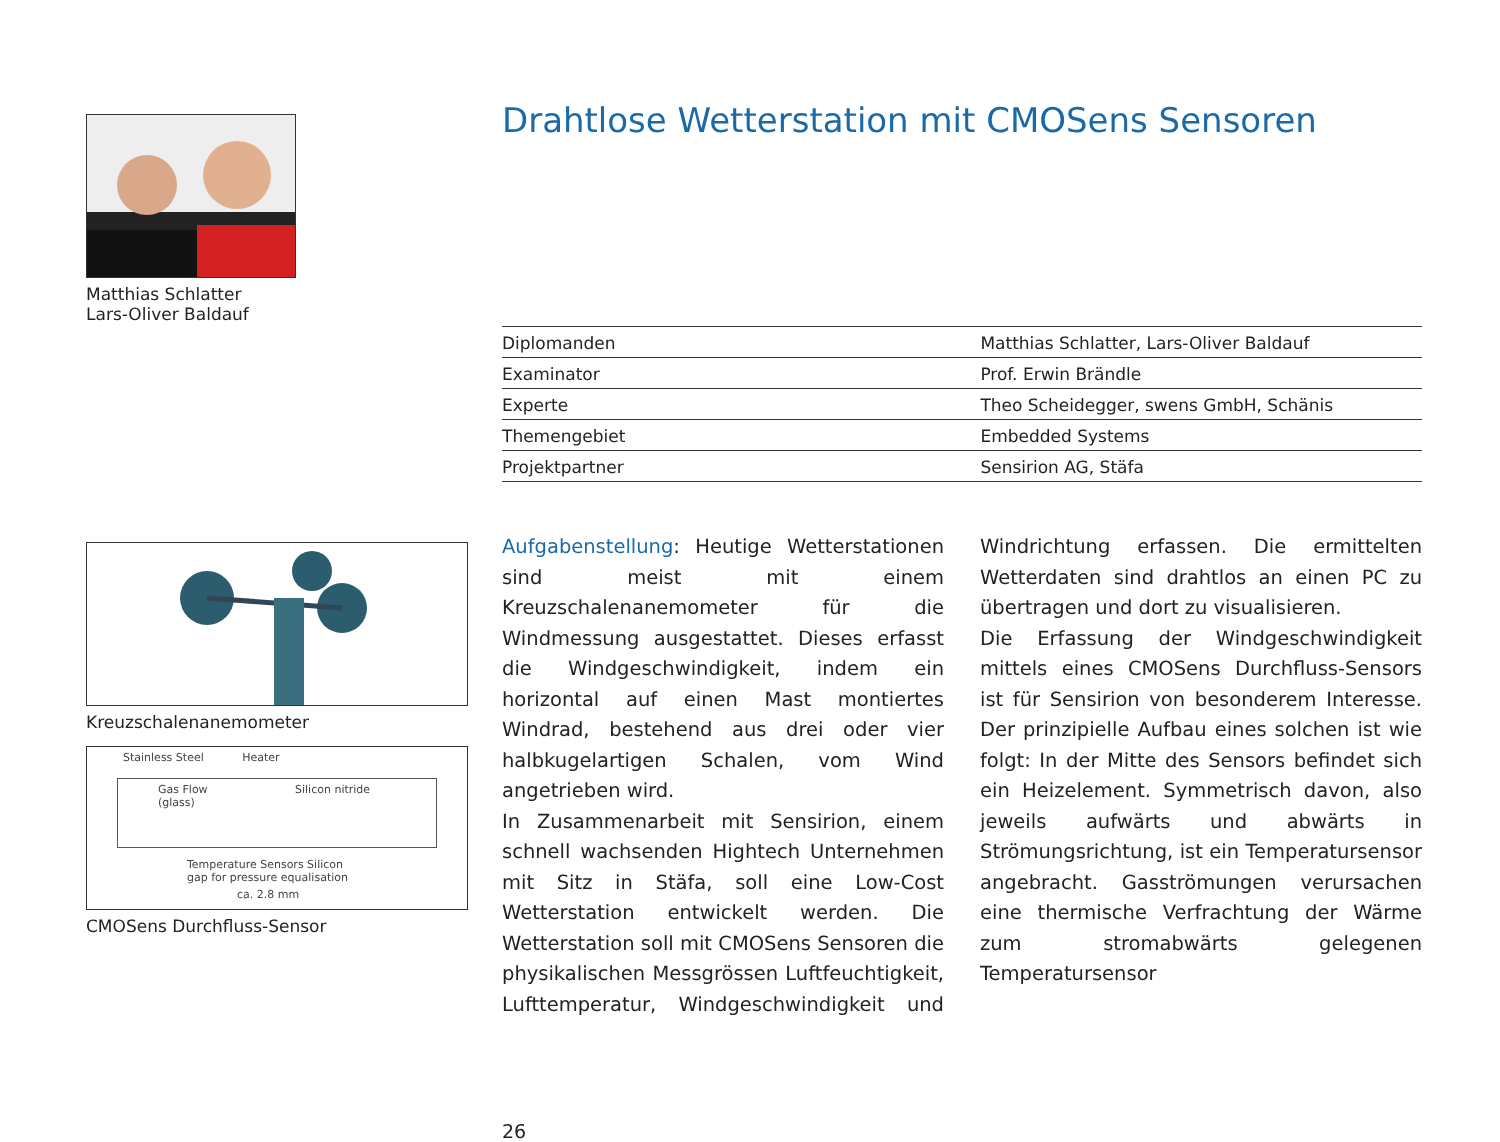Matthias Schlatter
Lars-Oliver Baldauf
Kreuzschalenanemometer
Stainless Steel Heater
Gas Flow Silicon nitride (glass)
Temperature Sensors Silicon gap for pressure equalisation
ca. 2.8 mm
CMOSens Durchfluss-Sensor
Drahtlose Wetterstation mit CMOSens Sensoren
| Diplomanden | Matthias Schlatter, Lars-Oliver Baldauf |
| Examinator | Prof. Erwin Brändle |
| Experte | Theo Scheidegger, swens GmbH, Schänis |
| Themengebiet | Embedded Systems |
| Projektpartner | Sensirion AG, Stäfa |
Aufgabenstellung: Heutige Wetterstationen sind meist mit einem Kreuzschalenanemometer für die Windmessung ausgestattet. Dieses erfasst die Windgeschwindigkeit, indem ein horizontal auf einen Mast montiertes Windrad, bestehend aus drei oder vier halbkugelartigen Schalen, vom Wind angetrieben wird.
In Zusammenarbeit mit Sensirion, einem schnell wachsenden Hightech Unternehmen mit Sitz in Stäfa, soll eine Low-Cost Wetterstation entwickelt werden. Die Wetterstation soll mit CMOSens Sensoren die physikalischen Messgrössen Luftfeuchtigkeit, Lufttemperatur, Windgeschwindigkeit und Windrichtung erfassen. Die ermittelten Wetterdaten sind drahtlos an einen PC zu übertragen und dort zu visualisieren.
Die Erfassung der Windgeschwindigkeit mittels eines CMOSens Durchfluss-Sensors ist für Sensirion von besonderem Interesse. Der prinzipielle Aufbau eines solchen ist wie folgt: In der Mitte des Sensors befindet sich ein Heizelement. Symmetrisch davon, also jeweils aufwärts und abwärts in Strömungsrichtung, ist ein Temperatursensor angebracht. Gasströmungen verursachen eine thermische Verfrachtung der Wärme zum stromabwärts gelegenen Temperatursensor
26